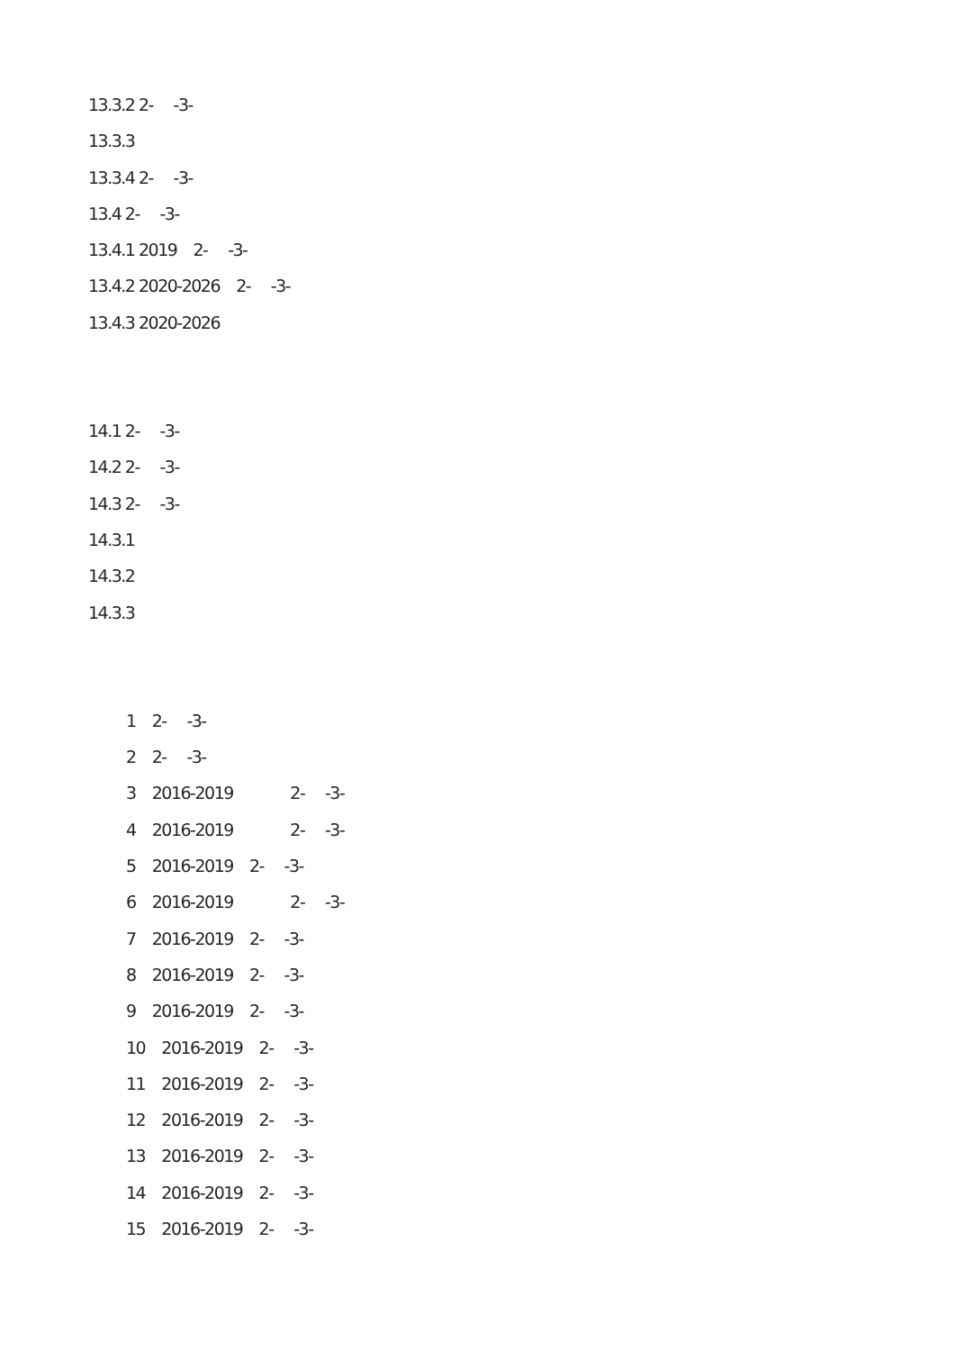13.3.2 2- -3-
13.3.3
13.3.4 2- -3-
13.4 2- -3-
13.4.1 2019 2- -3-
13.4.2 2020-2026 2- -3-
13.4.3 2020-2026
14.1 2- -3-
14.2 2- -3-
14.3 2- -3-
14.3.1
14.3.2
14.3.3
1 2- -3-
2 2- -3-
3 2016-2019 2- -3-
4 2016-2019 2- -3-
5 2016-2019 2- -3-
6 2016-2019 2- -3-
7 2016-2019 2- -3-
8 2016-2019 2- -3-
9 2016-2019 2- -3-
10 2016-2019 2- -3-
11 2016-2019 2- -3-
12 2016-2019 2- -3-
13 2016-2019 2- -3-
14 2016-2019 2- -3-
15 2016-2019 2- -3-